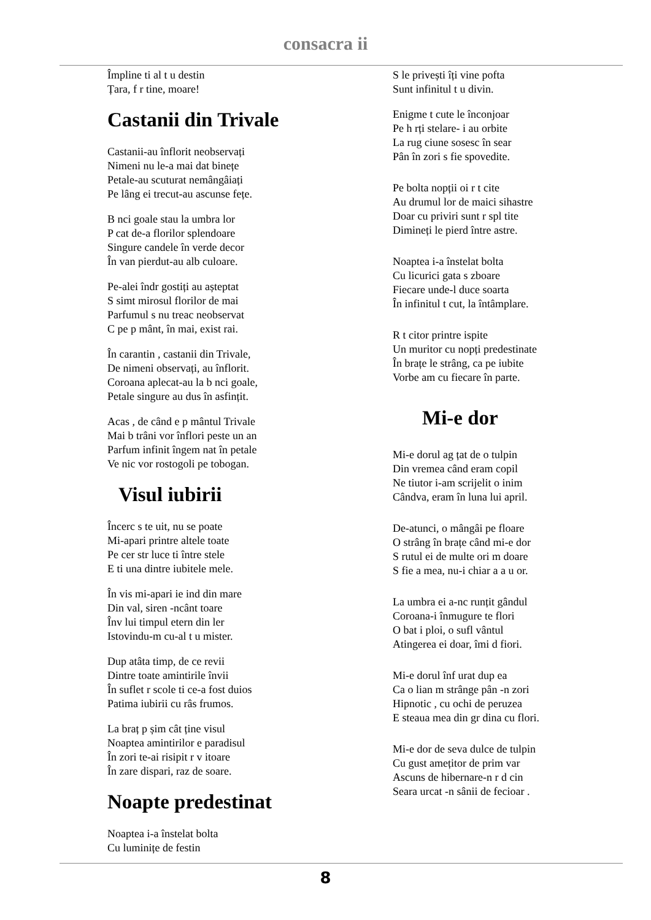consacra ii
Împline ti al t u destin
Țara, f r tine, moare!
Castanii din Trivale
Castanii-au înflorit neobservați
Nimeni nu le-a mai dat binețe
Petale-au scuturat nemângâiați
Pe lâng ei trecut-au ascunse fețe.
B nci goale stau la umbra lor
P cat de-a florilor splendoare
Singure candele în verde decor
În van pierdut-au alb culoare.
Pe-alei îndr gostiți au așteptat
S simt mirosul florilor de mai
Parfumul s nu treac neobservat
C pe p mânt, în mai, exist rai.
În carantin , castanii din Trivale,
De nimeni observați, au înflorit.
Coroana aplecat-au la b nci goale,
Petale singure au dus în asfințit.
Acas , de când e p mântul Trivale
Mai b trâni vor înflori peste un an
Parfum infinit îngem nat în petale
Ve nic vor rostogoli pe tobogan.
Visul iubirii
Încerc s te uit, nu se poate
Mi-apari printre altele toate
Pe cer str luce ti între stele
E ti una dintre iubitele mele.
În vis mi-apari ie ind din mare
Din val, siren -ncânt toare
Înv lui timpul etern din ler
Istovindu-m cu-al t u mister.
Dup atâta timp, de ce revii
Dintre toate amintirile învii
În suflet r scole ti ce-a fost duios
Patima iubirii cu râs frumos.
La braț p șim cât ține visul
Noaptea amintirilor e paradisul
În zori te-ai risipit r v itoare
În zare dispari, raz de soare.
Noapte predestinat
Noaptea i-a înstelat bolta
Cu luminițe de festin
S le privești îți vine pofta
Sunt infinitul t u divin.
Enigme t cute le înconjoar
Pe h rți stelare- i au orbite
La rug ciune sosesc în sear
Pân în zori s fie spovedite.
Pe bolta nopții oi r t cite
Au drumul lor de maici sihastre
Doar cu priviri sunt r spl tite
Dimineți le pierd între astre.
Noaptea i-a înstelat bolta
Cu licurici gata s zboare
Fiecare unde-l duce soarta
În infinitul t cut, la întâmplare.
R t citor printre ispite
Un muritor cu nopți predestinate
În brațe le strâng, ca pe iubite
Vorbe am cu fiecare în parte.
Mi-e dor
Mi-e dorul ag țat de o tulpin
Din vremea când eram copil
Ne tiutor i-am scrijelit o inim
Cândva, eram în luna lui april.
De-atunci, o mângâi pe floare
O strâng în brațe când mi-e dor
S rutul ei de multe ori m doare
S fie a mea, nu-i chiar a a u or.
La umbra ei a-nc runțit gândul
Coroana-i înmugure te flori
O bat i ploi, o sufl vântul
Atingerea ei doar, îmi d fiori.
Mi-e dorul înf urat dup ea
Ca o lian m strânge pân -n zori
Hipnotic , cu ochi de peruzea
E steaua mea din gr dina cu flori.
Mi-e dor de seva dulce de tulpin
Cu gust amețitor de prim var
Ascuns de hibernare-n r d cin
Seara urcat -n sânii de fecioar .
8